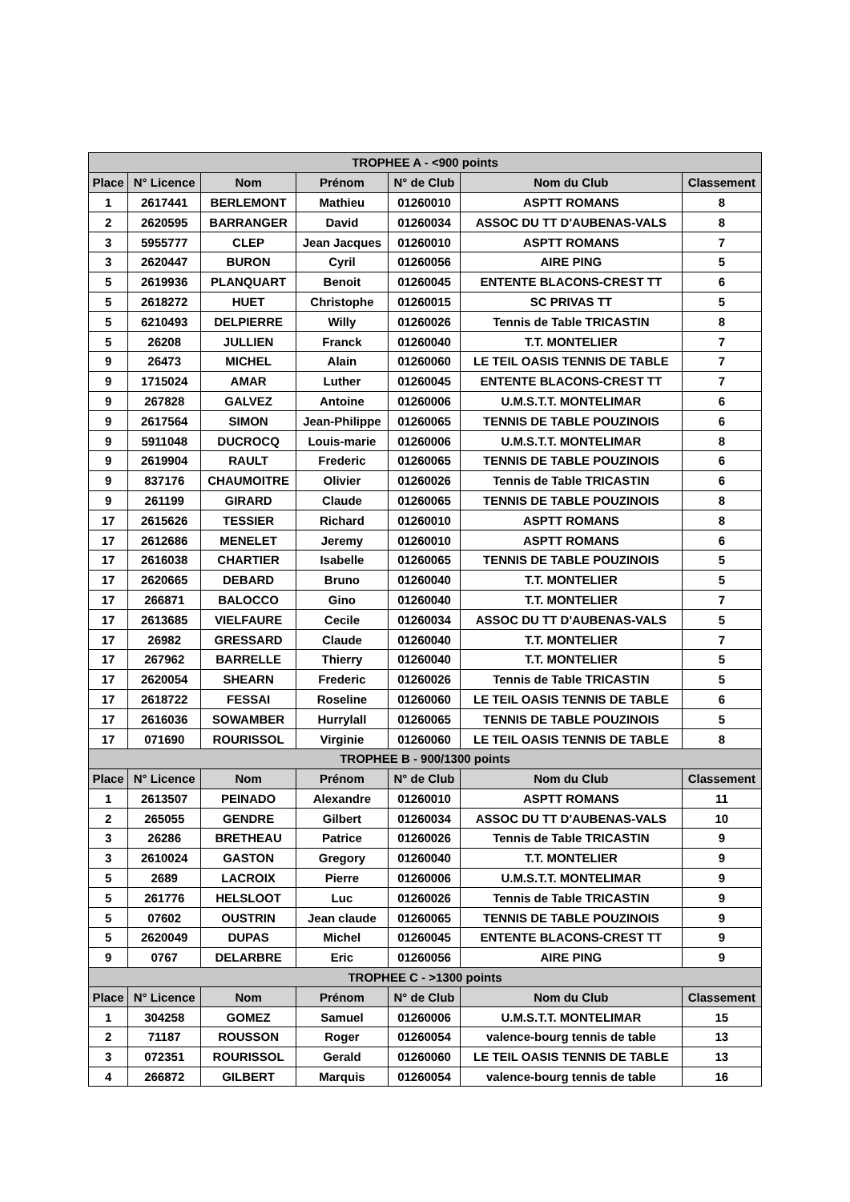| TROPHEE A - <900 points | | | | | | |
| --- | --- | --- | --- | --- | --- | --- |
| Place | N° Licence | Nom | Prénom | N° de Club | Nom du Club | Classement |
| 1 | 2617441 | BERLEMONT | Mathieu | 01260010 | ASPTT ROMANS | 8 |
| 2 | 2620595 | BARRANGER | David | 01260034 | ASSOC DU TT D'AUBENAS-VALS | 8 |
| 3 | 5955777 | CLEP | Jean Jacques | 01260010 | ASPTT ROMANS | 7 |
| 3 | 2620447 | BURON | Cyril | 01260056 | AIRE PING | 5 |
| 5 | 2619936 | PLANQUART | Benoit | 01260045 | ENTENTE BLACONS-CREST TT | 6 |
| 5 | 2618272 | HUET | Christophe | 01260015 | SC PRIVAS TT | 5 |
| 5 | 6210493 | DELPIERRE | Willy | 01260026 | Tennis de Table TRICASTIN | 8 |
| 5 | 26208 | JULLIEN | Franck | 01260040 | T.T. MONTELIER | 7 |
| 9 | 26473 | MICHEL | Alain | 01260060 | LE TEIL OASIS TENNIS DE TABLE | 7 |
| 9 | 1715024 | AMAR | Luther | 01260045 | ENTENTE BLACONS-CREST TT | 7 |
| 9 | 267828 | GALVEZ | Antoine | 01260006 | U.M.S.T.T. MONTELIMAR | 6 |
| 9 | 2617564 | SIMON | Jean-Philippe | 01260065 | TENNIS DE TABLE POUZINOIS | 6 |
| 9 | 5911048 | DUCROCQ | Louis-marie | 01260006 | U.M.S.T.T. MONTELIMAR | 8 |
| 9 | 2619904 | RAULT | Frederic | 01260065 | TENNIS DE TABLE POUZINOIS | 6 |
| 9 | 837176 | CHAUMOITRE | Olivier | 01260026 | Tennis de Table TRICASTIN | 6 |
| 9 | 261199 | GIRARD | Claude | 01260065 | TENNIS DE TABLE POUZINOIS | 8 |
| 17 | 2615626 | TESSIER | Richard | 01260010 | ASPTT ROMANS | 8 |
| 17 | 2612686 | MENELET | Jeremy | 01260010 | ASPTT ROMANS | 6 |
| 17 | 2616038 | CHARTIER | Isabelle | 01260065 | TENNIS DE TABLE POUZINOIS | 5 |
| 17 | 2620665 | DEBARD | Bruno | 01260040 | T.T. MONTELIER | 5 |
| 17 | 266871 | BALOCCO | Gino | 01260040 | T.T. MONTELIER | 7 |
| 17 | 2613685 | VIELFAURE | Cecile | 01260034 | ASSOC DU TT D'AUBENAS-VALS | 5 |
| 17 | 26982 | GRESSARD | Claude | 01260040 | T.T. MONTELIER | 7 |
| 17 | 267962 | BARRELLE | Thierry | 01260040 | T.T. MONTELIER | 5 |
| 17 | 2620054 | SHEARN | Frederic | 01260026 | Tennis de Table TRICASTIN | 5 |
| 17 | 2618722 | FESSAI | Roseline | 01260060 | LE TEIL OASIS TENNIS DE TABLE | 6 |
| 17 | 2616036 | SOWAMBER | Hurrylall | 01260065 | TENNIS DE TABLE POUZINOIS | 5 |
| 17 | 071690 | ROURISSOL | Virginie | 01260060 | LE TEIL OASIS TENNIS DE TABLE | 8 |
| TROPHEE B - 900/1300 points | | | | | | |
| Place | N° Licence | Nom | Prénom | N° de Club | Nom du Club | Classement |
| 1 | 2613507 | PEINADO | Alexandre | 01260010 | ASPTT ROMANS | 11 |
| 2 | 265055 | GENDRE | Gilbert | 01260034 | ASSOC DU TT D'AUBENAS-VALS | 10 |
| 3 | 26286 | BRETHEAU | Patrice | 01260026 | Tennis de Table TRICASTIN | 9 |
| 3 | 2610024 | GASTON | Gregory | 01260040 | T.T. MONTELIER | 9 |
| 5 | 2689 | LACROIX | Pierre | 01260006 | U.M.S.T.T. MONTELIMAR | 9 |
| 5 | 261776 | HELSLOOT | Luc | 01260026 | Tennis de Table TRICASTIN | 9 |
| 5 | 07602 | OUSTRIN | Jean claude | 01260065 | TENNIS DE TABLE POUZINOIS | 9 |
| 5 | 2620049 | DUPAS | Michel | 01260045 | ENTENTE BLACONS-CREST TT | 9 |
| 9 | 0767 | DELARBRE | Eric | 01260056 | AIRE PING | 9 |
| TROPHEE C - >1300 points | | | | | | |
| Place | N° Licence | Nom | Prénom | N° de Club | Nom du Club | Classement |
| 1 | 304258 | GOMEZ | Samuel | 01260006 | U.M.S.T.T. MONTELIMAR | 15 |
| 2 | 71187 | ROUSSON | Roger | 01260054 | valence-bourg tennis de table | 13 |
| 3 | 072351 | ROURISSOL | Gerald | 01260060 | LE TEIL OASIS TENNIS DE TABLE | 13 |
| 4 | 266872 | GILBERT | Marquis | 01260054 | valence-bourg tennis de table | 16 |